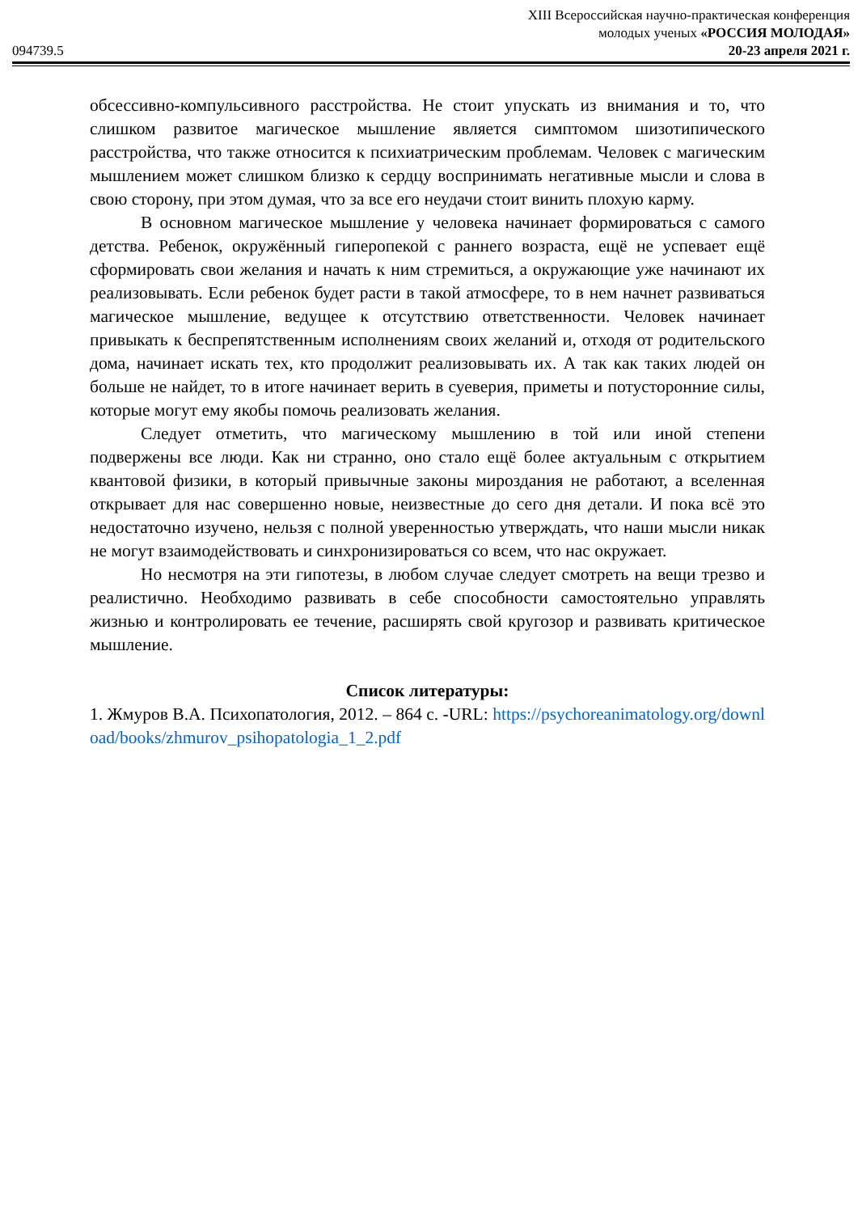XIII Всероссийская научно-практическая конференция
молодых ученых «РОССИЯ МОЛОДАЯ»
094739.5 20-23 апреля 2021 г.
обсессивно-компульсивного расстройства. Не стоит упускать из внимания и то, что слишком развитое магическое мышление является симптомом шизотипического расстройства, что также относится к психиатрическим проблемам. Человек с магическим мышлением может слишком близко к сердцу воспринимать негативные мысли и слова в свою сторону, при этом думая, что за все его неудачи стоит винить плохую карму.
В основном магическое мышление у человека начинает формироваться с самого детства. Ребенок, окружённый гиперопекой с раннего возраста, ещё не успевает ещё сформировать свои желания и начать к ним стремиться, а окружающие уже начинают их реализовывать. Если ребенок будет расти в такой атмосфере, то в нем начнет развиваться магическое мышление, ведущее к отсутствию ответственности. Человек начинает привыкать к беспрепятственным исполнениям своих желаний и, отходя от родительского дома, начинает искать тех, кто продолжит реализовывать их. А так как таких людей он больше не найдет, то в итоге начинает верить в суеверия, приметы и потусторонние силы, которые могут ему якобы помочь реализовать желания.
Следует отметить, что магическому мышлению в той или иной степени подвержены все люди. Как ни странно, оно стало ещё более актуальным с открытием квантовой физики, в который привычные законы мироздания не работают, а вселенная открывает для нас совершенно новые, неизвестные до сего дня детали. И пока всё это недостаточно изучено, нельзя с полной уверенностью утверждать, что наши мысли никак не могут взаимодействовать и синхронизироваться со всем, что нас окружает.
Но несмотря на эти гипотезы, в любом случае следует смотреть на вещи трезво и реалистично. Необходимо развивать в себе способности самостоятельно управлять жизнью и контролировать ее течение, расширять свой кругозор и развивать критическое мышление.
Список литературы:
1. Жмуров В.А. Психопатология, 2012. – 864 с. -URL: https://psychoreanimatology.org/download/books/zhmurov_psihopatologia_1_2.pdf